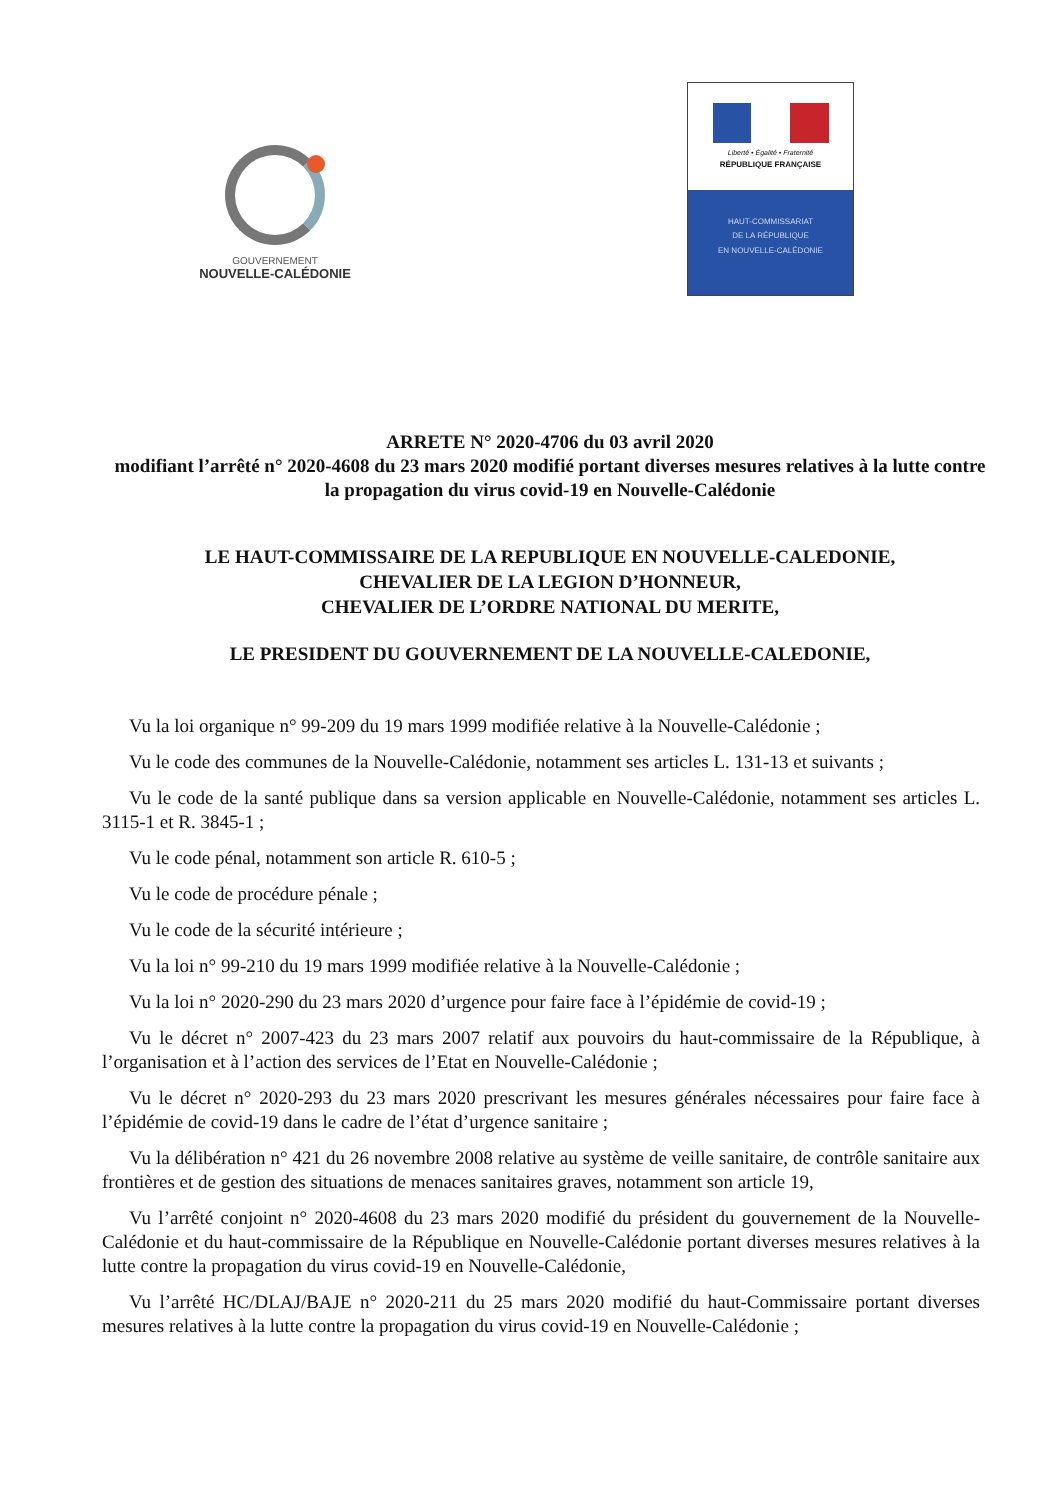GOUVERNEMENT
NOUVELLE-CALÉDONIE
Liberté • Égalité • Fraternité
RÉPUBLIQUE FRANÇAISE
HAUT-COMMISSARIAT
DE LA RÉPUBLIQUE
EN NOUVELLE-CALÉDONIE
ARRETE N° 2020-4706 du 03 avril 2020
modifiant l’arrêté n° 2020-4608 du 23 mars 2020 modifié portant diverses mesures relatives à la lutte contre la propagation du virus covid-19 en Nouvelle-Calédonie
LE HAUT-COMMISSAIRE DE LA REPUBLIQUE EN NOUVELLE-CALEDONIE,
CHEVALIER DE LA LEGION D’HONNEUR,
CHEVALIER DE L’ORDRE NATIONAL DU MERITE,
LE PRESIDENT DU GOUVERNEMENT DE LA NOUVELLE-CALEDONIE,
Vu la loi organique n° 99-209 du 19 mars 1999 modifiée relative à la Nouvelle-Calédonie ;
Vu le code des communes de la Nouvelle-Calédonie, notamment ses articles L. 131-13 et suivants ;
Vu le code de la santé publique dans sa version applicable en Nouvelle-Calédonie, notamment ses articles L. 3115-1 et R. 3845-1 ;
Vu le code pénal, notamment son article R. 610-5 ;
Vu le code de procédure pénale ;
Vu le code de la sécurité intérieure ;
Vu la loi n° 99-210 du 19 mars 1999 modifiée relative à la Nouvelle-Calédonie ;
Vu la loi n° 2020-290 du 23 mars 2020 d’urgence pour faire face à l’épidémie de covid-19 ;
Vu le décret n° 2007-423 du 23 mars 2007 relatif aux pouvoirs du haut-commissaire de la République, à l’organisation et à l’action des services de l’Etat en Nouvelle-Calédonie ;
Vu le décret n° 2020-293 du 23 mars 2020 prescrivant les mesures générales nécessaires pour faire face à l’épidémie de covid-19 dans le cadre de l’état d’urgence sanitaire ;
Vu la délibération n° 421 du 26 novembre 2008 relative au système de veille sanitaire, de contrôle sanitaire aux frontières et de gestion des situations de menaces sanitaires graves, notamment son article 19,
Vu l’arrêté conjoint n° 2020-4608 du 23 mars 2020 modifié du président du gouvernement de la Nouvelle-Calédonie et du haut-commissaire de la République en Nouvelle-Calédonie portant diverses mesures relatives à la lutte contre la propagation du virus covid-19 en Nouvelle-Calédonie,
Vu l’arrêté HC/DLAJ/BAJE n° 2020-211 du 25 mars 2020 modifié du haut-Commissaire portant diverses mesures relatives à la lutte contre la propagation du virus covid-19 en Nouvelle-Calédonie ;